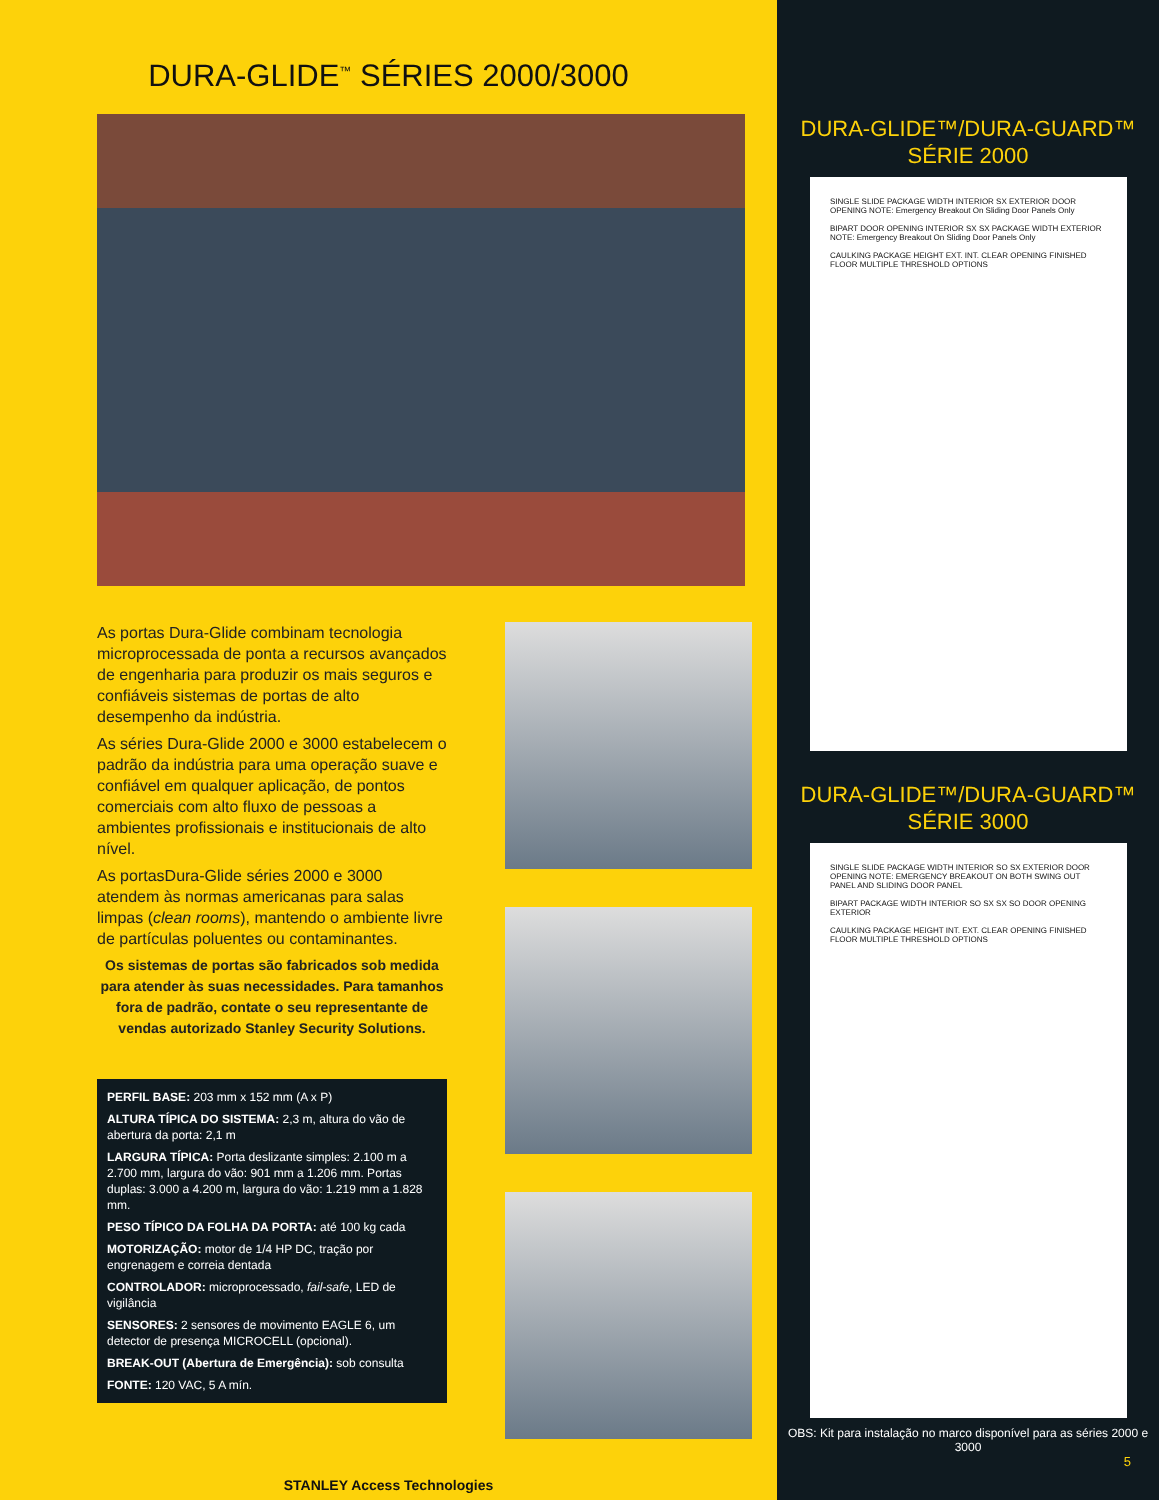DURA-GLIDE<sup>™</sup> SÉRIES 2000/3000
As portas Dura-Glide combinam tecnologia microprocessada de ponta a recursos avançados de engenharia para produzir os mais seguros e confiáveis sistemas de portas de alto desempenho da indústria.
As séries Dura-Glide 2000 e 3000 estabelecem o padrão da indústria para uma operação suave e confiável em qualquer aplicação, de pontos comerciais com alto fluxo de pessoas a ambientes profissionais e institucionais de alto nível.
As portasDura-Glide séries 2000 e 3000 atendem às normas americanas para salas limpas (clean rooms), mantendo o ambiente livre de partículas poluentes ou contaminantes.
Os sistemas de portas são fabricados sob medida para atender às suas necessidades. Para tamanhos fora de padrão, contate o seu representante de vendas autorizado Stanley Security Solutions.
PERFIL BASE: 203 mm x 152 mm (A x P)
ALTURA TÍPICA DO SISTEMA: 2,3 m, altura do vão de abertura da porta: 2,1 m
LARGURA TÍPICA: Porta deslizante simples: 2.100 m a 2.700 mm, largura do vão: 901 mm a 1.206 mm. Portas duplas: 3.000 a 4.200 m, largura do vão: 1.219 mm a 1.828 mm.
PESO TÍPICO DA FOLHA DA PORTA: até 100 kg cada
MOTORIZAÇÃO: motor de 1/4 HP DC, tração por engrenagem e correia dentada
CONTROLADOR: microprocessado, fail-safe, LED de vigilância
SENSORES: 2 sensores de movimento EAGLE 6, um detector de presença MICROCELL (opcional).
BREAK-OUT (Abertura de Emergência): sob consulta
FONTE: 120 VAC, 5 A mín.
STANLEY Access Technologies
DURA-GLIDE™/DURA-GUARD™
SÉRIE 2000
SINGLE SLIDE PACKAGE WIDTH INTERIOR SX EXTERIOR DOOR OPENING NOTE: Emergency Breakout On Sliding Door Panels Only
BIPART DOOR OPENING INTERIOR SX SX PACKAGE WIDTH EXTERIOR NOTE: Emergency Breakout On Sliding Door Panels Only
CAULKING PACKAGE HEIGHT EXT. INT. CLEAR OPENING FINISHED FLOOR MULTIPLE THRESHOLD OPTIONS
DURA-GLIDE™/DURA-GUARD™
SÉRIE 3000
SINGLE SLIDE PACKAGE WIDTH INTERIOR SO SX EXTERIOR DOOR OPENING NOTE: EMERGENCY BREAKOUT ON BOTH SWING OUT PANEL AND SLIDING DOOR PANEL
BIPART PACKAGE WIDTH INTERIOR SO SX SX SO DOOR OPENING EXTERIOR
CAULKING PACKAGE HEIGHT INT. EXT. CLEAR OPENING FINISHED FLOOR MULTIPLE THRESHOLD OPTIONS
OBS: Kit para instalação no marco disponível para as séries 2000 e 3000
5